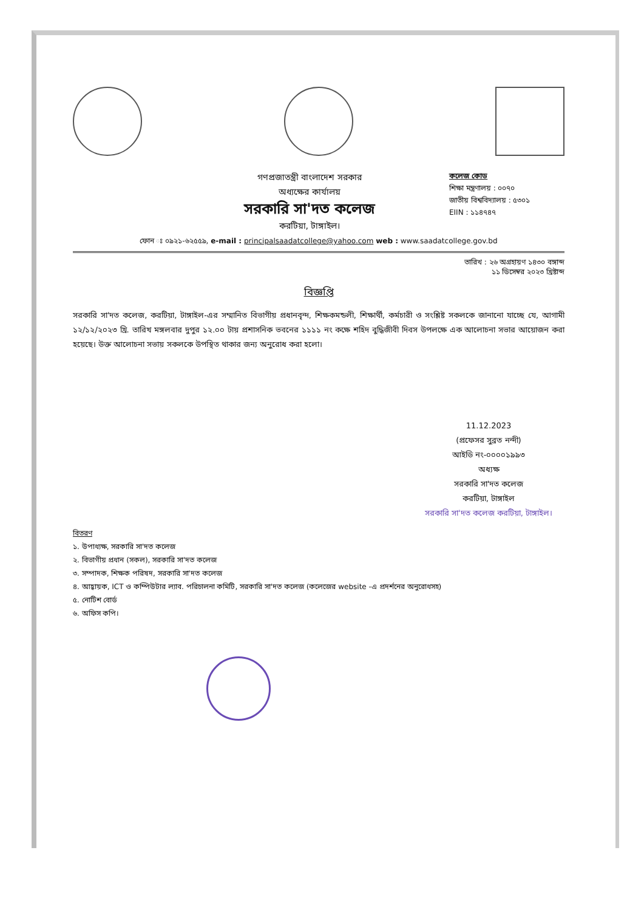গণপ্রজাতন্ত্রী বাংলাদেশ সরকার
অধ্যক্ষের কার্যালয়
সরকারি সা'দত কলেজ
করটিয়া, টাঙ্গাইল।
কলেজ কোড
শিক্ষা মন্ত্রণালয় : ০০৭০
জাতীয় বিশ্ববিদ্যালয় : ৫৩০১
EIIN : ১১৪৭৪৭
ফোন ঃ ০৯২১-৬২৫৫৯, e-mail : principalsaadatcollege@yahoo.com web : www.saadatcollege.gov.bd
তারিখ : ২৬ অগ্রহায়ণ ১৪৩০ বঙ্গাব্দ
১১ ডিসেম্বর ২০২৩ খ্রিষ্টাব্দ
বিজ্ঞপ্তি
সরকারি সা'দত কলেজ, করটিয়া, টাঙ্গাইল-এর সম্মানিত বিভাগীয় প্রধানবৃন্দ, শিক্ষকমন্ডলী, শিক্ষার্থী, কর্মচারী ও সংশ্লিষ্ট সকলকে জানানো যাচ্ছে যে, আগামী ১২/১২/২০২৩ খ্রি. তারিখ মঙ্গলবার দুপুর ১২.০০ টায় প্রশাসনিক ভবনের ১১১১ নং কক্ষে শহিদ বুদ্ধিজীবী দিবস উপলক্ষে এক আলোচনা সভার আয়োজন করা হয়েছে। উক্ত আলোচনা সভায় সকলকে উপস্থিত থাকার জন্য অনুরোধ করা হলো।
11.12.2023
(প্রফেসর সুব্রত নন্দী)
আইডি নং-০০০০১৯৯৩
অধ্যক্ষ
সরকারি সা'দত কলেজ
করটিয়া, টাঙ্গাইল
সরকারি সা'দত কলেজ করটিয়া, টাঙ্গাইল।
বিতরণ
১. উপাধ্যক্ষ, সরকারি সা'দত কলেজ
২. বিভাগীয় প্রধান (সকল), সরকারি সা'দত কলেজ
৩. সম্পাদক, শিক্ষক পরিষদ, সরকারি সা'দত কলেজ
৪. আহ্বায়ক, ICT ও কম্পিউটার ল্যাব. পরিচালনা কমিটি, সরকারি সা'দত কলেজ (কলেজের website -এ প্রদর্শনের অনুরোধসহ)
৫. নোটিশ বোর্ড
৬. অফিস কপি।